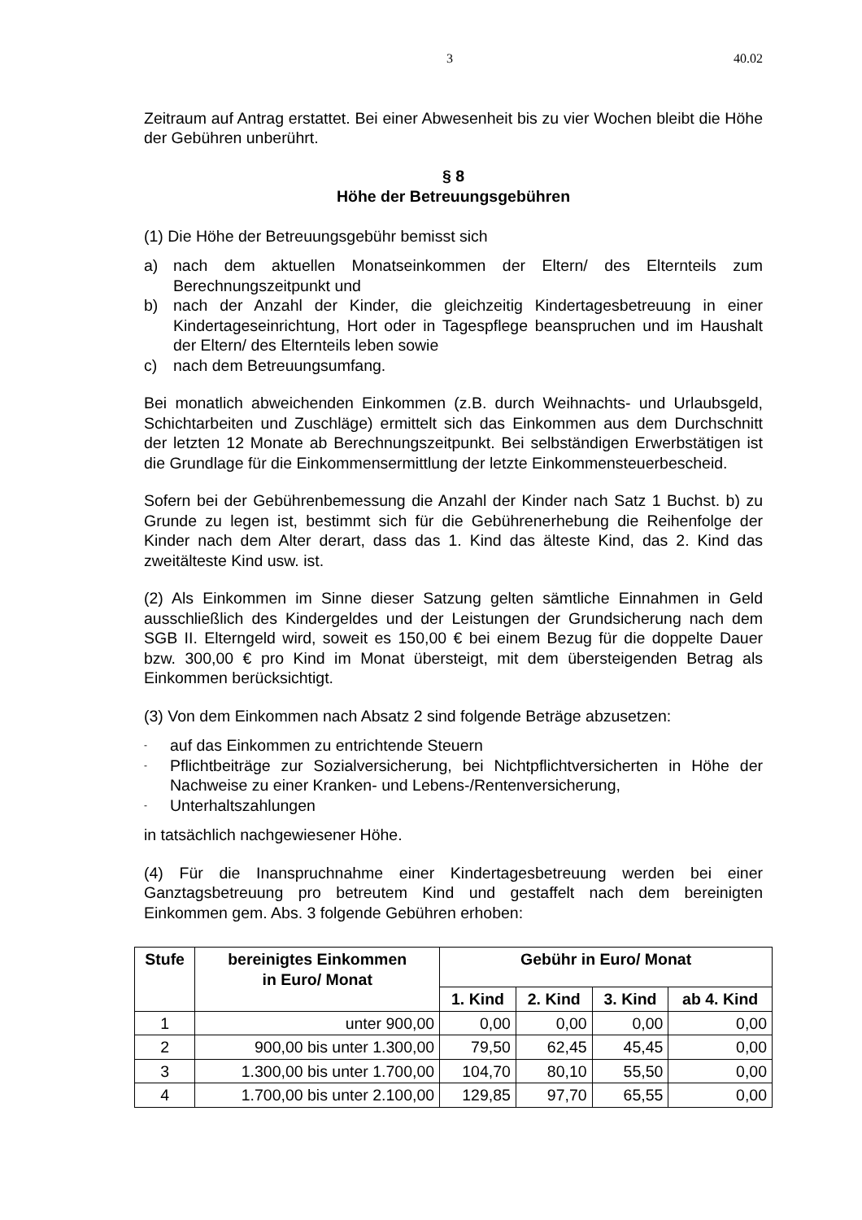3 40.02
Zeitraum auf Antrag erstattet. Bei einer Abwesenheit bis zu vier Wochen bleibt die Höhe der Gebühren unberührt.
§ 8
Höhe der Betreuungsgebühren
(1) Die Höhe der Betreuungsgebühr bemisst sich
a) nach dem aktuellen Monatseinkommen der Eltern/ des Elternteils zum Berechnungszeitpunkt und
b) nach der Anzahl der Kinder, die gleichzeitig Kindertagesbetreuung in einer Kindertageseinrichtung, Hort oder in Tagespflege beanspruchen und im Haushalt der Eltern/ des Elternteils leben sowie
c) nach dem Betreuungsumfang.
Bei monatlich abweichenden Einkommen (z.B. durch Weihnachts- und Urlaubsgeld, Schichtarbeiten und Zuschläge) ermittelt sich das Einkommen aus dem Durchschnitt der letzten 12 Monate ab Berechnungszeitpunkt. Bei selbständigen Erwerbstätigen ist die Grundlage für die Einkommensermittlung der letzte Einkommensteuerbescheid.
Sofern bei der Gebührenbemessung die Anzahl der Kinder nach Satz 1 Buchst. b) zu Grunde zu legen ist, bestimmt sich für die Gebührenerhebung die Reihenfolge der Kinder nach dem Alter derart, dass das 1. Kind das älteste Kind, das 2. Kind das zweitälteste Kind usw. ist.
(2) Als Einkommen im Sinne dieser Satzung gelten sämtliche Einnahmen in Geld ausschließlich des Kindergeldes und der Leistungen der Grundsicherung nach dem SGB II. Elterngeld wird, soweit es 150,00 € bei einem Bezug für die doppelte Dauer bzw. 300,00 € pro Kind im Monat übersteigt, mit dem übersteigenden Betrag als Einkommen berücksichtigt.
(3) Von dem Einkommen nach Absatz 2 sind folgende Beträge abzusetzen:
- auf das Einkommen zu entrichtende Steuern
- Pflichtbeiträge zur Sozialversicherung, bei Nichtpflichtversicherten in Höhe der Nachweise zu einer Kranken- und Lebens-/Rentenversicherung,
- Unterhaltszahlungen
in tatsächlich nachgewiesener Höhe.
(4) Für die Inanspruchnahme einer Kindertagesbetreuung werden bei einer Ganztagsbetreuung pro betreutem Kind und gestaffelt nach dem bereinigten Einkommen gem. Abs. 3 folgende Gebühren erhoben:
| Stufe | bereinigtes Einkommen in Euro/ Monat | Gebühr in Euro/ Monat | | | |
| --- | --- | --- | --- | --- | --- |
| | | 1. Kind | 2. Kind | 3. Kind | ab 4. Kind |
| 1 | unter 900,00 | 0,00 | 0,00 | 0,00 | 0,00 |
| 2 | 900,00 bis unter 1.300,00 | 79,50 | 62,45 | 45,45 | 0,00 |
| 3 | 1.300,00 bis unter 1.700,00 | 104,70 | 80,10 | 55,50 | 0,00 |
| 4 | 1.700,00 bis unter 2.100,00 | 129,85 | 97,70 | 65,55 | 0,00 |